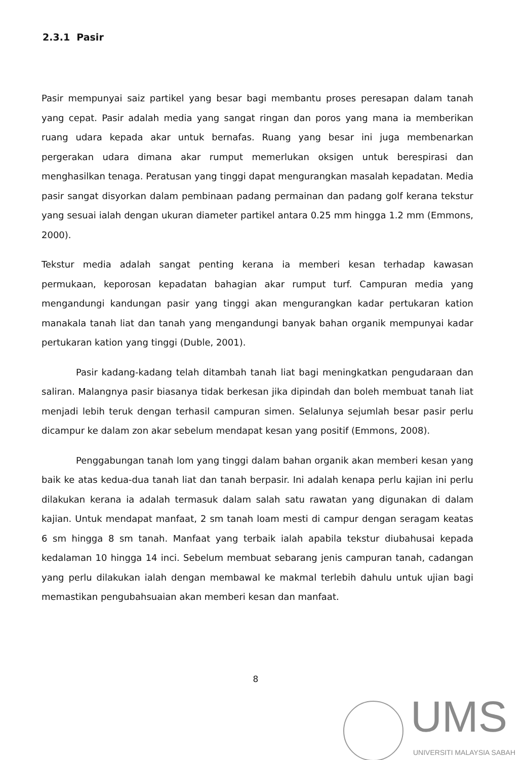2.3.1 Pasir
Pasir mempunyai saiz partikel yang besar bagi membantu proses peresapan dalam tanah yang cepat. Pasir adalah media yang sangat ringan dan poros yang mana ia memberikan ruang udara kepada akar untuk bernafas. Ruang yang besar ini juga membenarkan pergerakan udara dimana akar rumput memerlukan oksigen untuk berespirasi dan menghasilkan tenaga. Peratusan yang tinggi dapat mengurangkan masalah kepadatan. Media pasir sangat disyorkan dalam pembinaan padang permainan dan padang golf kerana tekstur yang sesuai ialah dengan ukuran diameter partikel antara 0.25 mm hingga 1.2 mm (Emmons, 2000).
Tekstur media adalah sangat penting kerana ia memberi kesan terhadap kawasan permukaan, keporosan kepadatan bahagian akar rumput turf. Campuran media yang mengandungi kandungan pasir yang tinggi akan mengurangkan kadar pertukaran kation manakala tanah liat dan tanah yang mengandungi banyak bahan organik mempunyai kadar pertukaran kation yang tinggi (Duble, 2001).
Pasir kadang-kadang telah ditambah tanah liat bagi meningkatkan pengudaraan dan saliran. Malangnya pasir biasanya tidak berkesan jika dipindah dan boleh membuat tanah liat menjadi lebih teruk dengan terhasil campuran simen. Selalunya sejumlah besar pasir perlu dicampur ke dalam zon akar sebelum mendapat kesan yang positif (Emmons, 2008).
Penggabungan tanah lom yang tinggi dalam bahan organik akan memberi kesan yang baik ke atas kedua-dua tanah liat dan tanah berpasir. Ini adalah kenapa perlu kajian ini perlu dilakukan kerana ia adalah termasuk dalam salah satu rawatan yang digunakan di dalam kajian. Untuk mendapat manfaat, 2 sm tanah loam mesti di campur dengan seragam keatas 6 sm hingga 8 sm tanah. Manfaat yang terbaik ialah apabila tekstur diubahusai kepada kedalaman 10 hingga 14 inci. Sebelum membuat sebarang jenis campuran tanah, cadangan yang perlu dilakukan ialah dengan membawal ke makmal terlebih dahulu untuk ujian bagi memastikan pengubahsuaian akan memberi kesan dan manfaat.
8
UMS
UNIVERSITI MALAYSIA SABAH